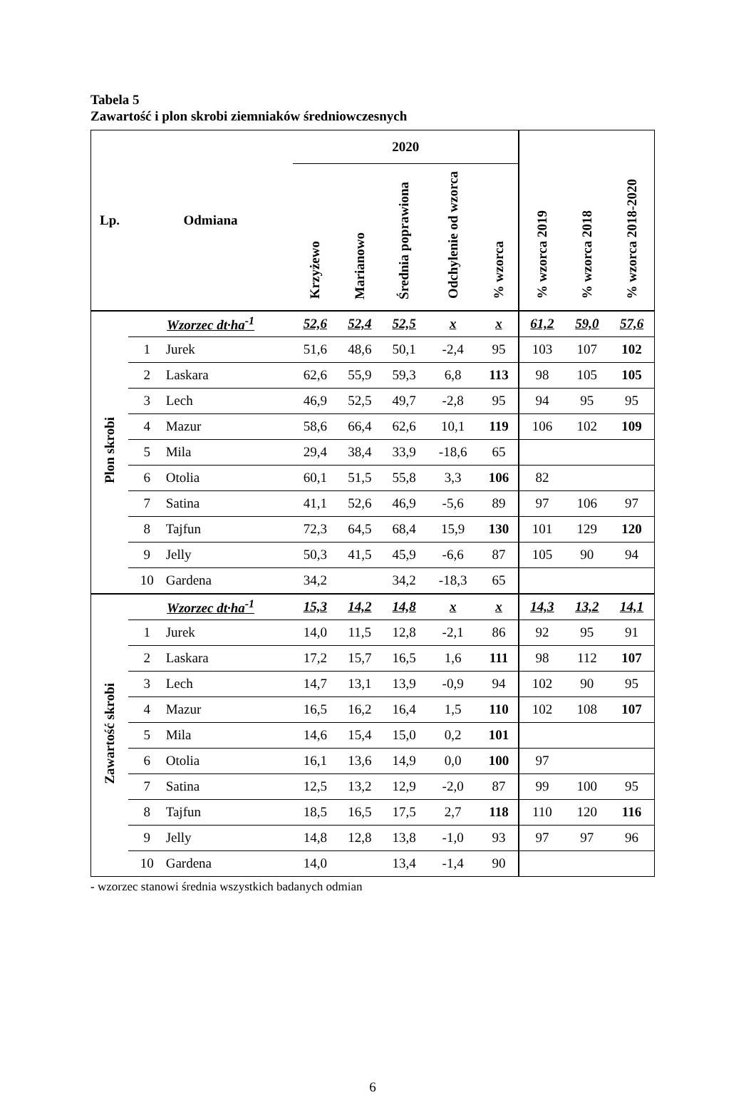Tabela 5
Zawartość i plon skrobi ziemniaków średniowczesnych
| Lp. | Odmiana | | 2020 | | | | | % wzorca 2019 | % wzorca 2018 | % wzorca 2018-2020 |
| --- | --- | --- | --- | --- | --- | --- | --- | --- | --- | --- |
| | | | Krzyżewo | Marianowo | Średnia poprawiona | Odchylenie od wzorca | % wzorca | | | |
| Plon skrobi | Wzorzec dt·ha<sup>-1</sup> | | 52,6 | 52,4 | 52,5 | x | x | 61,2 | 59,0 | 57,6 |
| | 1 | Jurek | 51,6 | 48,6 | 50,1 | -2,4 | 95 | 103 | 107 | 102 |
| | 2 | Laskara | 62,6 | 55,9 | 59,3 | 6,8 | 113 | 98 | 105 | 105 |
| | 3 | Lech | 46,9 | 52,5 | 49,7 | -2,8 | 95 | 94 | 95 | 95 |
| | 4 | Mazur | 58,6 | 66,4 | 62,6 | 10,1 | 119 | 106 | 102 | 109 |
| | 5 | Mila | 29,4 | 38,4 | 33,9 | -18,6 | 65 | | | |
| | 6 | Otolia | 60,1 | 51,5 | 55,8 | 3,3 | 106 | 82 | | |
| | 7 | Satina | 41,1 | 52,6 | 46,9 | -5,6 | 89 | 97 | 106 | 97 |
| | 8 | Tajfun | 72,3 | 64,5 | 68,4 | 15,9 | 130 | 101 | 129 | 120 |
| | 9 | Jelly | 50,3 | 41,5 | 45,9 | -6,6 | 87 | 105 | 90 | 94 |
| | 10 | Gardena | 34,2 | | 34,2 | -18,3 | 65 | | | |
| Zawartość skrobi | Wzorzec dt·ha<sup>-1</sup> | | 15,3 | 14,2 | 14,8 | x | x | 14,3 | 13,2 | 14,1 |
| | 1 | Jurek | 14,0 | 11,5 | 12,8 | -2,1 | 86 | 92 | 95 | 91 |
| | 2 | Laskara | 17,2 | 15,7 | 16,5 | 1,6 | 111 | 98 | 112 | 107 |
| | 3 | Lech | 14,7 | 13,1 | 13,9 | -0,9 | 94 | 102 | 90 | 95 |
| | 4 | Mazur | 16,5 | 16,2 | 16,4 | 1,5 | 110 | 102 | 108 | 107 |
| | 5 | Mila | 14,6 | 15,4 | 15,0 | 0,2 | 101 | | | |
| | 6 | Otolia | 16,1 | 13,6 | 14,9 | 0,0 | 100 | 97 | | |
| | 7 | Satina | 12,5 | 13,2 | 12,9 | -2,0 | 87 | 99 | 100 | 95 |
| | 8 | Tajfun | 18,5 | 16,5 | 17,5 | 2,7 | 118 | 110 | 120 | 116 |
| | 9 | Jelly | 14,8 | 12,8 | 13,8 | -1,0 | 93 | 97 | 97 | 96 |
| | 10 | Gardena | 14,0 | | 13,4 | -1,4 | 90 | | | |
- wzorzec stanowi średnia wszystkich badanych odmian
6